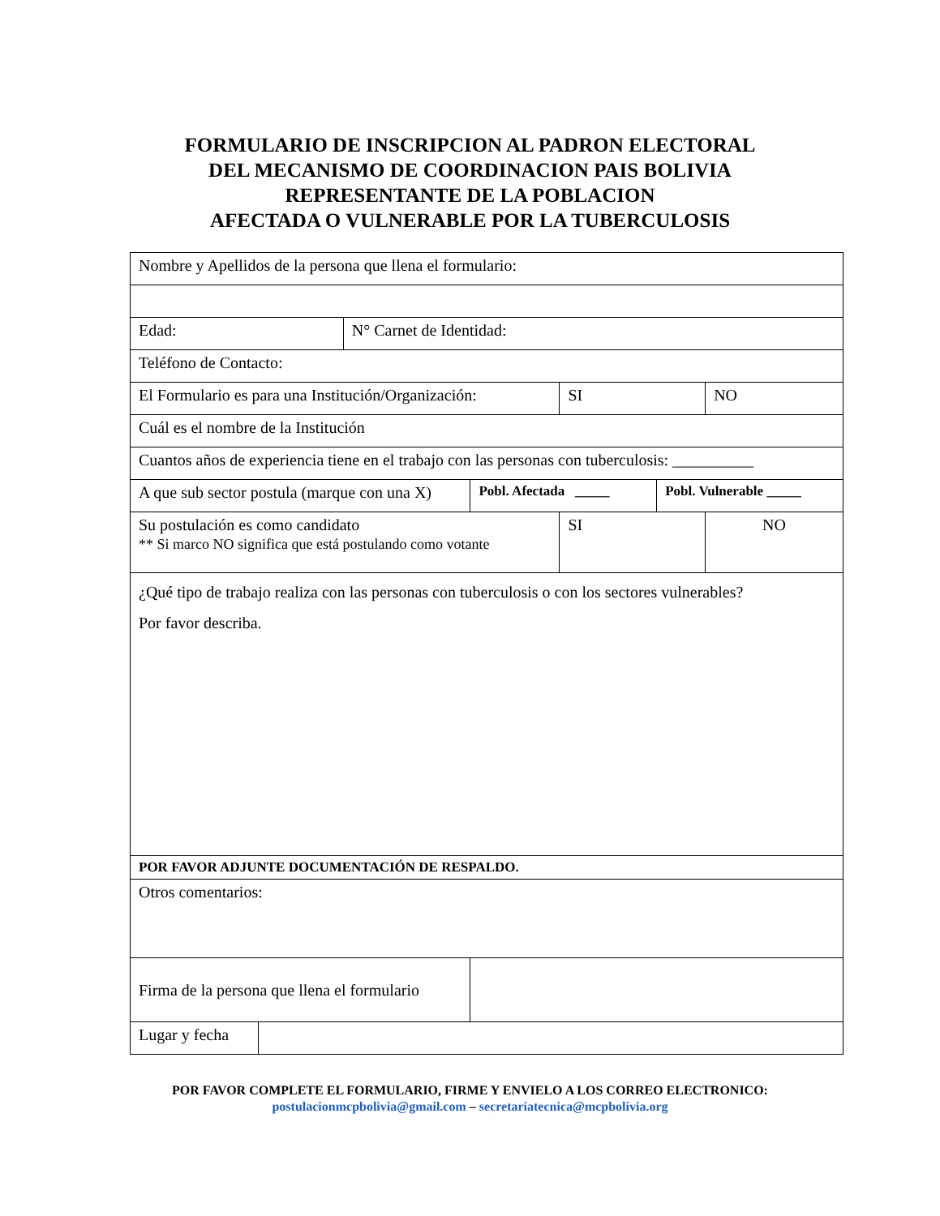FORMULARIO DE INSCRIPCION AL PADRON ELECTORAL
DEL MECANISMO DE COORDINACION PAIS BOLIVIA
REPRESENTANTE DE LA POBLACION
AFECTADA O VULNERABLE POR LA TUBERCULOSIS
| Nombre y Apellidos de la persona que llena el formulario: | | | | | | |
| Edad: | | N° Carnet de Identidad: | | | | |
| Teléfono de Contacto: | | | | | | |
| El Formulario es para una Institución/Organización: | | | | SI | | NO |
| Cuál es el nombre de la Institución | | | | | | |
| Cuantos años de experiencia tiene en el trabajo con las personas con tuberculosis: __________ | | | | | | |
| A que sub sector postula (marque con una X) | | | Pobl. Afectada _____ | | Pobl. Vulnerable _____ | |
| Su postulación es como candidato ** Si marco NO significa que está postulando como votante | | | | SI | | NO |
| ¿Qué tipo de trabajo realiza con las personas con tuberculosis o con los sectores vulnerables? Por favor describa. | | | | | | |
| POR FAVOR ADJUNTE DOCUMENTACIÓN DE RESPALDO. | | | | | | |
| Otros comentarios: | | | | | | |
| Firma de la persona que llena el formulario | | | | | | |
| Lugar y fecha | | | | | | |
POR FAVOR COMPLETE EL FORMULARIO, FIRME Y ENVIELO A LOS CORREO ELECTRONICO:
postulacionmcpbolivia@gmail.com – secretariatecnica@mcpbolivia.org